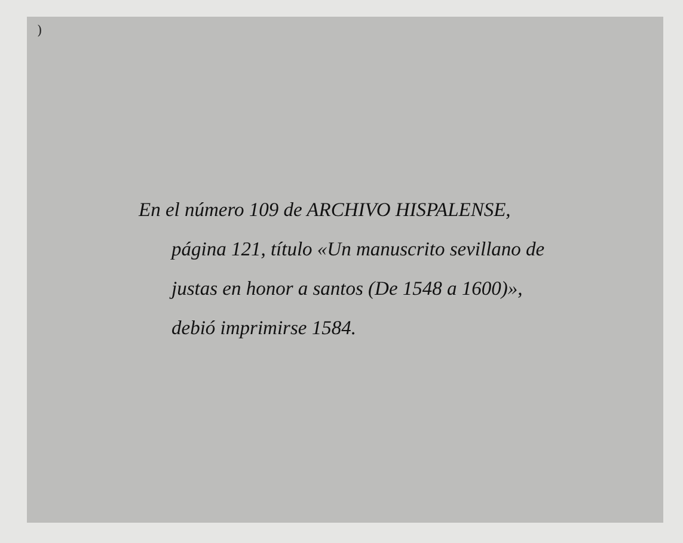)
En el número 109 de ARCHIVO HISPALENSE,
página 121, título «Un manuscrito sevillano de
justas en honor a santos (De 1548 a 1600)»,
debió imprimirse 1584.